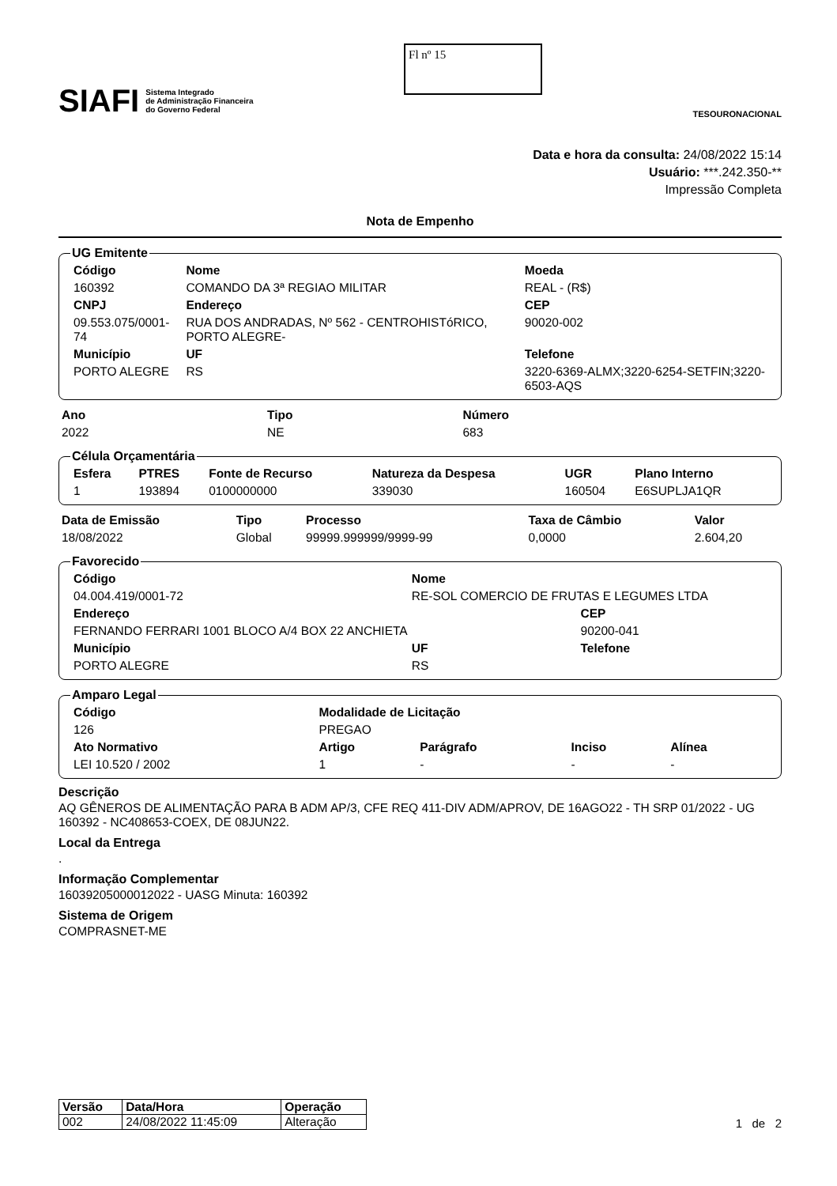SIAFI Sistema Integrado
de Administração Financeira
do Governo Federal
Fl nº 15
TESOURONACIONAL
Data e hora da consulta: 24/08/2022 15:14
Usuário: ***.242.350-**
Impressão Completa
Nota de Empenho
UG Emitente
| Código | Nome | | | Moeda |
| --- | --- | --- | --- | --- |
| 160392 | COMANDO DA 3ª REGIAO MILITAR | | | REAL - (R$) |
| CNPJ | Endereço | | | CEP |
| 09.553.075/0001-74 | RUA DOS ANDRADAS, Nº 562 - CENTROHISTóRICO, PORTO ALEGRE- | | | 90020-002 |
| Município | | UF | Telefone | |
| PORTO ALEGRE | | RS | 3220-6369-ALMX;3220-6254-SETFIN;3220-6503-AQS | |
| Ano | Tipo | Número |
| --- | --- | --- |
| 2022 | NE | 683 |
Célula Orçamentária
| Esfera | PTRES | Fonte de Recurso | Natureza da Despesa | UGR | Plano Interno |
| --- | --- | --- | --- | --- | --- |
| 1 | 193894 | 0100000000 | 339030 | 160504 | E6SUPLJA1QR |
| Data de Emissão | Tipo | Processo | Taxa de Câmbio | Valor |
| --- | --- | --- | --- | --- |
| 18/08/2022 | Global | 99999.999999/9999-99 | 0,0000 | 2.604,20 |
Favorecido
| Código | Nome | | |
| --- | --- | --- | --- |
| 04.004.419/0001-72 | RE-SOL COMERCIO DE FRUTAS E LEGUMES LTDA | | |
| Endereço | | | CEP |
| FERNANDO FERRARI 1001 BLOCO A/4 BOX 22 ANCHIETA | | | 90200-041 |
| Município | UF | Telefone | |
| PORTO ALEGRE | RS | | |
Amparo Legal
| Código | Modalidade de Licitação | | | |
| --- | --- | --- | --- | --- |
| 126 | PREGAO | | | |
| Ato Normativo | Artigo | Parágrafo | Inciso | Alínea |
| LEI 10.520 / 2002 | 1 | - | - | - |
Descrição
AQ GÊNEROS DE ALIMENTAÇÃO PARA B ADM AP/3, CFE REQ 411-DIV ADM/APROV, DE 16AGO22 - TH SRP 01/2022 - UG 160392 - NC408653-COEX, DE 08JUN22.
Local da Entrega
.
Informação Complementar
16039205000012022 - UASG Minuta: 160392
Sistema de Origem
COMPRASNET-ME
| Versão | Data/Hora | Operação |
| --- | --- | --- |
| 002 | 24/08/2022 11:45:09 | Alteração |
1 de 2